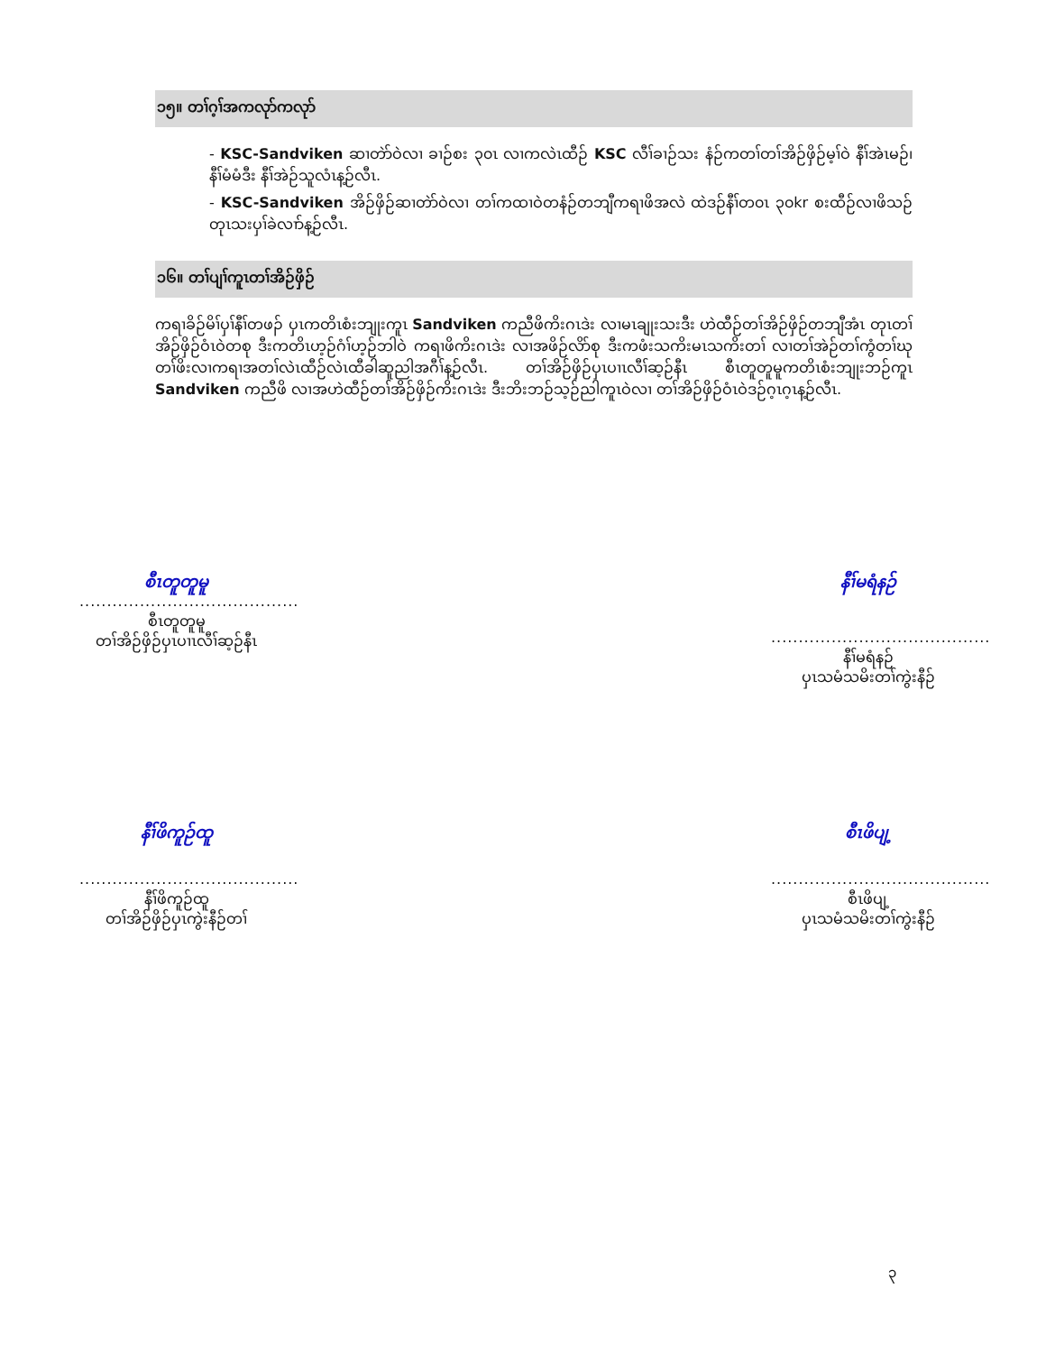၁၅။ တၢ်ဂ့ၢ်အကလုာ်ကလုာ်
- KSC-Sandviken ဆၢတဲာ်ဝဲလၢ ခၢဉ်စး ၃၀ၤ လၢကလဲၤထီဉ် KSC လီၢ်ခၢဉ်သး နံဉ်ကတၢ်တၢ်အိဉ်ဖှိဉ်မ့ၢ်ဝဲ နီၢ်အဲၤမဉ်၊ နီၢ်မံမံဒီး နီၢ်အဲဉ်သူလံၤန့ဉ်လီၤ.
- KSC-Sandviken အိဉ်ဖှိဉ်ဆၢတဲာ်ဝဲလၢ တၢ်ကထၢဝဲတနံဉ်တဘျီကရၢဖိအလဲ ထဲဒဉ်နီၢ်တ၀ၤ ၃၀kr စးထီဉ်လၢဖိသဉ် တုၤသးပှၢ်ခဲလၢာ်န့ဉ်လီၤ.
၁၆။ တၢ်ပျၢ်ကူၤတၢ်အိဉ်ဖှိဉ်
ကရၢခိဉ်မိၢ်ပှၢ်နီၢ်တဖၣ် ပှၤကတိၤစံးဘျုးကူၤ Sandviken ကညီဖိကိးဂၤဒဲး လၢမၤချုးသးဒီး ဟဲထီဉ်တၢ်အိဉ်ဖှိဉ်တဘျီအံၤ တုၤတၢ်အိဉ်ဖှိဉ်ဝံၤဝဲတစု ဒီးကတိၤဟ့ဉ်ဂံၢ်ဟ့ဉ်ဘါဝဲ ကရၢဖိကိးဂၤဒဲး လၢအဖိဉ်လိာ်စု ဒီးကဖံးသကိးမၤသကိးတၢ် လၢတၢ်အဲဉ်တၢ်ကွံတၢ်ဃုတၢ်ဖိးလၢကရၢအတၢ်လဲၤထီဉ်လဲၤထီခါဆူညါအဂီၢ်န့ဉ်လီၤ. တၢ်အိဉ်ဖှိဉ်ပှၤပၢၤလီၢ်ဆ့ဉ်နီၤ စီၤတူတူမူကတိၤစံးဘျုးဘဉ်ကူၤ Sandviken ကညီဖိ လၢအဟဲထီဉ်တၢ်အိဉ်ဖှိဉ်ကိးဂၤဒဲး ဒီးဘိးဘဉ်သ့ဉ်ညါကူၤဝဲလၢ တၢ်အိဉ်ဖှိဉ်ဝံၤဝဲဒဉ်ဂ့ၤဂ့ၤန့ဉ်လီၤ.
စီၤတူတူမူ
........................................
စီၤတူတူမူ
တၢ်အိဉ်ဖှိဉ်ပှၤပၢၤလီၢ်ဆ့ဉ်နီၤ
နီၢ်မရံနဉ်
........................................
နီၢ်မရံနဉ်
ပှၤသမံသမိးတၢ်ကွဲးနီဉ်
နီၢ်ဖိကူဉ်ထူ
........................................
နီၢ်ဖိကူဉ်ထူ
တၢ်အိဉ်ဖှိဉ်ပှၤကွဲးနီဉ်တၢ်
စီၤဖိပျ့
........................................
စီၤဖိပျ့
ပှၤသမံသမိးတၢ်ကွဲးနီဉ်
၃